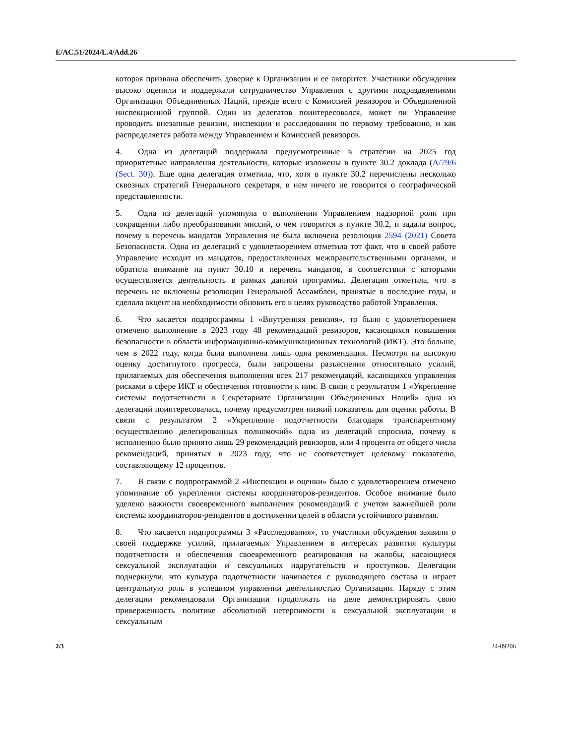E/AC.51/2024/L.4/Add.26
которая призвана обеспечить доверие к Организации и ее авторитет. Участники обсуждения высоко оценили и поддержали сотрудничество Управления с другими подразделениями Организации Объединенных Наций, прежде всего с Комиссией ревизоров и Объединенной инспекционной группой. Один из делегатов поинтересовался, может ли Управление проводить внезапные ревизии, инспекции и расследования по первому требованию, и как распределяется работа между Управлением и Комиссией ревизоров.
4. Одна из делегаций поддержала предусмотренные в стратегии на 2025 год приоритетные направления деятельности, которые изложены в пункте 30.2 доклада (A/79/6 (Sect. 30)). Еще одна делегация отметила, что, хотя в пункте 30.2 перечислены несколько сквозных стратегий Генерального секретаря, в нем ничего не говорится о географической представленности.
5. Одна из делегаций упомянула о выполнении Управлением надзорной роли при сокращении либо преобразовании миссий, о чем говорится в пункте 30.2, и задала вопрос, почему в перечень мандатов Управления не была включена резолюция 2594 (2021) Совета Безопасности. Одна из делегаций с удовлетворением отметила тот факт, что в своей работе Управление исходит из мандатов, предоставленных межправительственными органами, и обратила внимание на пункт 30.10 и перечень мандатов, в соответствии с которыми осуществляется деятельность в рамках данной программы. Делегация отметила, что в перечень не включены резолюции Генеральной Ассамблеи, принятые в последние годы, и сделала акцент на необходимости обновить его в целях руководства работой Управления.
6. Что касается подпрограммы 1 «Внутренняя ревизия», то было с удовлетворением отмечено выполнение в 2023 году 48 рекомендаций ревизоров, касающихся повышения безопасности в области информационно-коммуникационных технологий (ИКТ). Это больше, чем в 2022 году, когда была выполнена лишь одна рекомендация. Несмотря на высокую оценку достигнутого прогресса, были запрошены разъяснения относительно усилий, прилагаемых для обеспечения выполнения всех 217 рекомендаций, касающихся управления рисками в сфере ИКТ и обеспечения готовности к ним. В связи с результатом 1 «Укрепление системы подотчетности в Секретариате Организации Объединенных Наций» одна из делегаций поинтересовалась, почему предусмотрен низкий показатель для оценки работы. В связи с результатом 2 «Укрепление подотчетности благодаря транспарентному осуществлению делегированных полномочий» одна из делегаций спросила, почему к исполнению было принято лишь 29 рекомендаций ревизоров, или 4 процента от общего числа рекомендаций, принятых в 2023 году, что не соответствует целевому показателю, составляющему 12 процентов.
7. В связи с подпрограммой 2 «Инспекции и оценки» было с удовлетворением отмечено упоминание об укреплении системы координаторов-резидентов. Особое внимание было уделено важности своевременного выполнения рекомендаций с учетом важнейшей роли системы координаторов-резидентов в достижении целей в области устойчивого развития.
8. Что касается подпрограммы 3 «Расследования», то участники обсуждения заявили о своей поддержке усилий, прилагаемых Управлением в интересах развития культуры подотчетности и обеспечения своевременного реагирования на жалобы, касающиеся сексуальной эксплуатации и сексуальных надругательств и проступков. Делегации подчеркнули, что культура подотчетности начинается с руководящего состава и играет центральную роль в успешном управлении деятельностью Организации. Наряду с этим делегации рекомендовали Организации продолжать на деле демонстрировать свою приверженность политике абсолютной нетерпимости к сексуальной эксплуатации и сексуальным
2/3 24-09206